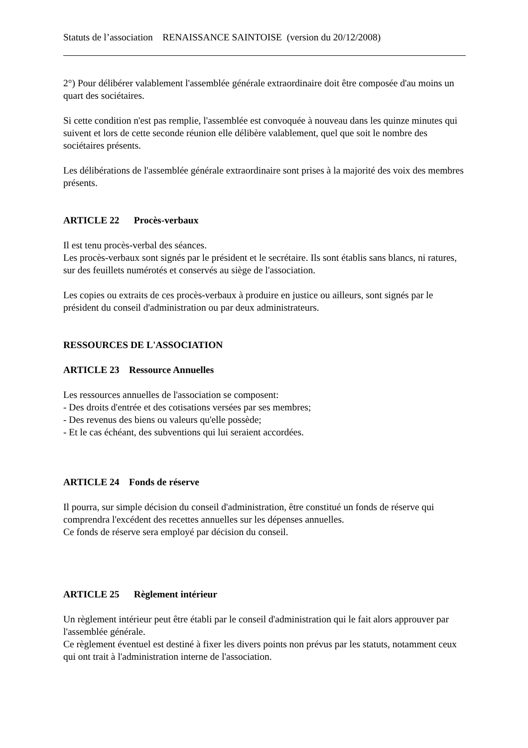Statuts de l’association RENAISSANCE SAINTOISE (version du 20/12/2008)
2°) Pour délibérer valablement l'assemblée générale extraordinaire doit être composée d'au moins un quart des sociétaires.
Si cette condition n'est pas remplie, l'assemblée est convoquée à nouveau dans les quinze minutes qui suivent et lors de cette seconde réunion elle délibère valablement, quel que soit le nombre des sociétaires présents.
Les délibérations de l'assemblée générale extraordinaire sont prises à la majorité des voix des membres présents.
ARTICLE 22 Procès-verbaux
Il est tenu procès-verbal des séances.
Les procès-verbaux sont signés par le président et le secrétaire. Ils sont établis sans blancs, ni ratures, sur des feuillets numérotés et conservés au siège de l'association.
Les copies ou extraits de ces procès-verbaux à produire en justice ou ailleurs, sont signés par le président du conseil d'administration ou par deux administrateurs.
RESSOURCES DE L'ASSOCIATION
ARTICLE 23 Ressource Annuelles
Les ressources annuelles de l'association se composent:
- Des droits d'entrée et des cotisations versées par ses membres;
- Des revenus des biens ou valeurs qu'elle possède;
- Et le cas échéant, des subventions qui lui seraient accordées.
ARTICLE 24 Fonds de réserve
Il pourra, sur simple décision du conseil d'administration, être constitué un fonds de réserve qui comprendra l'excédent des recettes annuelles sur les dépenses annuelles.
Ce fonds de réserve sera employé par décision du conseil.
ARTICLE 25 Règlement intérieur
Un règlement intérieur peut être établi par le conseil d'administration qui le fait alors approuver par l'assemblée générale.
Ce règlement éventuel est destiné à fixer les divers points non prévus par les statuts, notamment ceux qui ont trait à l'administration interne de l'association.